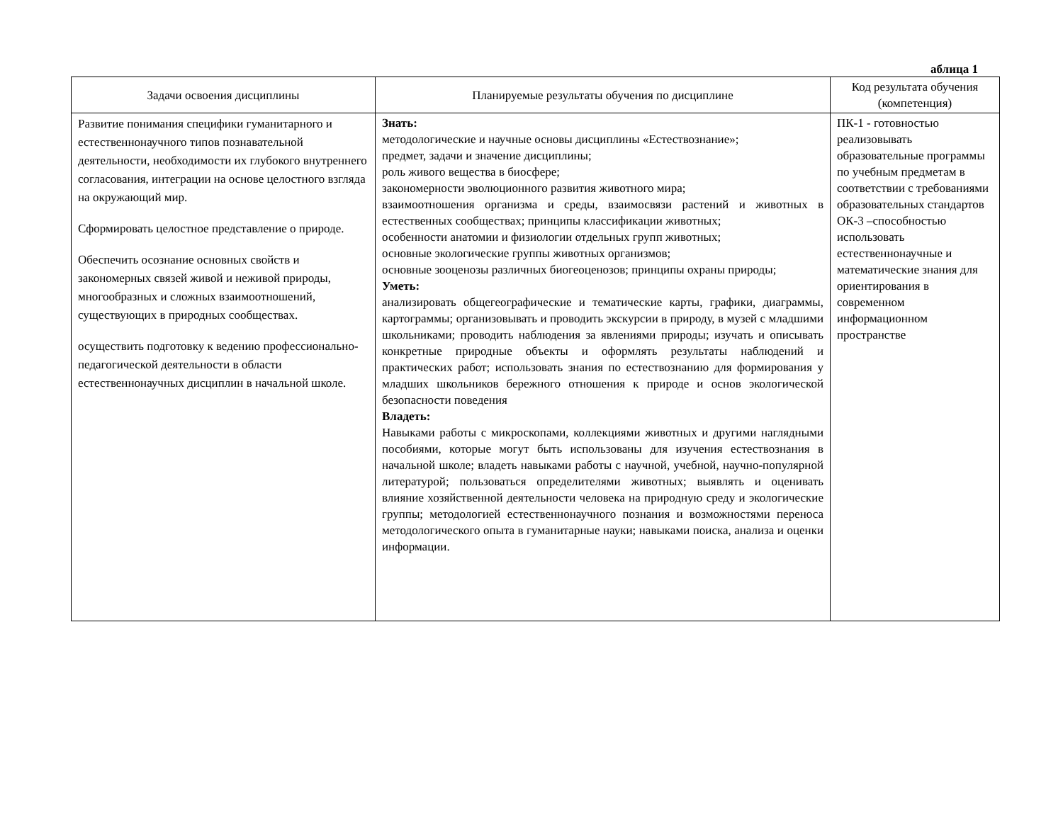аблица 1
| Задачи освоения дисциплины | Планируемые результаты обучения по дисциплине | Код результата обучения (компетенция) |
| --- | --- | --- |
| Развитие понимания специфики гуманитарного и естественнонаучного типов познавательной деятельности, необходимости их глубокого внутреннего согласования, интеграции на основе целостного взгляда на окружающий мир. Сформировать целостное представление о природе. Обеспечить осознание основных свойств и закономерных связей живой и неживой природы, многообразных и сложных взаимоотношений, существующих в природных сообществах. осуществить подготовку к ведению профессионально-педагогической деятельности в области естественнонаучных дисциплин в начальной школе. | Знать: методологические и научные основы дисциплины «Естествознание»; предмет, задачи и значение дисциплины; роль живого вещества в биосфере; закономерности эволюционного развития животного мира; взаимоотношения организма и среды, взаимосвязи растений и животных в естественных сообществах; принципы классификации животных; особенности анатомии и физиологии отдельных групп животных; основные экологические группы животных организмов; основные зооценозы различных биогеоценозов; принципы охраны природы; Уметь: анализировать общегеографические и тематические карты, графики, диаграммы, картограммы; организовывать и проводить экскурсии в природу, в музей с младшими школьниками; проводить наблюдения за явлениями природы; изучать и описывать конкретные природные объекты и оформлять результаты наблюдений и практических работ; использовать знания по естествознанию для формирования у младших школьников бережного отношения к природе и основ экологической безопасности поведения Владеть: Навыками работы с микроскопами, коллекциями животных и другими наглядными пособиями, которые могут быть использованы для изучения естествознания в начальной школе; владеть навыками работы с научной, учебной, научно-популярной литературой; пользоваться определителями животных; выявлять и оценивать влияние хозяйственной деятельности человека на природную среду и экологические группы; методологией естественнонаучного познания и возможностями переноса методологического опыта в гуманитарные науки; навыками поиска, анализа и оценки информации. | ПК-1 - готовностью реализовывать образовательные программы по учебным предметам в соответствии с требованиями образовательных стандартов ОК-3 –способностью использовать естественнонаучные и математические знания для ориентирования в современном информационном пространстве |